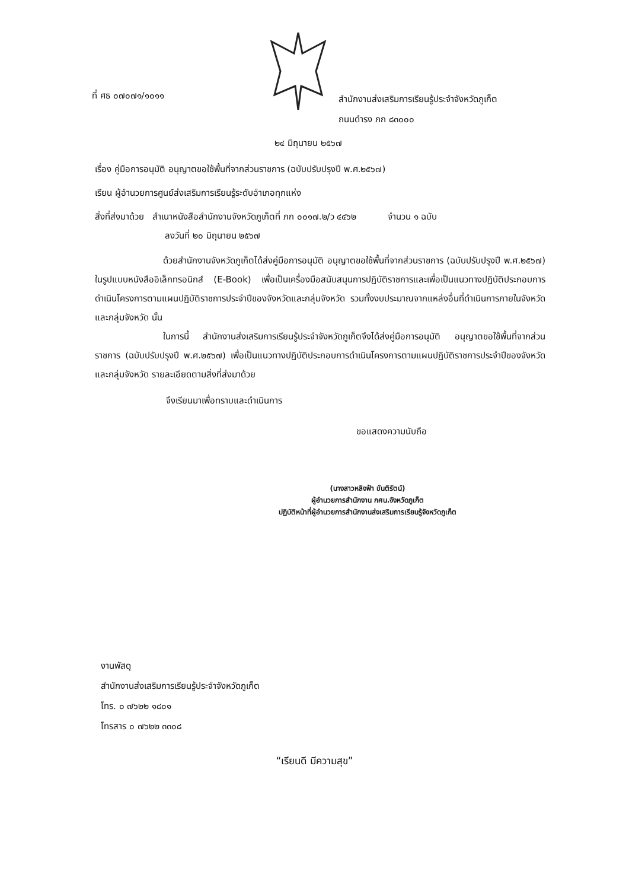ที่ ศธ ๐๗๐๗๑/๑๐๑๑
สำนักงานส่งเสริมการเรียนรู้ประจำจังหวัดภูเก็ต
ถนนดำรง ภก ๘๓๐๐๐
๒๔ มิถุนายน ๒๕๖๗
เรื่อง คู่มือการอนุมัติ อนุญาตขอใช้พื้นที่จากส่วนราชการ (ฉบับปรับปรุงปี พ.ศ.๒๕๖๗)
เรียน ผู้อำนวยการศูนย์ส่งเสริมการเรียนรู้ระดับอำเภอทุกแห่ง
สิ่งที่ส่งมาด้วย สำเนาหนังสือสำนักงานจังหวัดภูเก็ตที่ ภก ๐๐๑๗.๒/ว ๔๔๖๒ จำนวน ๑ ฉบับ
ลงวันที่ ๒๐ มิถุนายน ๒๕๖๗
ด้วยสำนักงานจังหวัดภูเก็ตได้ส่งคู่มือการอนุมัติ อนุญาตขอใช้พื้นที่จากส่วนราชการ (ฉบับปรับปรุงปี พ.ศ.๒๕๖๗) ในรูปแบบหนังสืออิเล็กทรอนิกส์ (E-Book) เพื่อเป็นเครื่องมือสนับสนุนการปฏิบัติราชการและเพื่อเป็นแนวทางปฏิบัติประกอบการดำเนินโครงการตามแผนปฏิบัติราชการประจำปีของจังหวัดและกลุ่มจังหวัด รวมทั้งงบประมาณจากแหล่งอื่นที่ดำเนินการภายในจังหวัดและกลุ่มจังหวัด นั้น
ในการนี้ สำนักงานส่งเสริมการเรียนรู้ประจำจังหวัดภูเก็ตจึงได้ส่งคู่มือการอนุมัติ อนุญาตขอใช้พื้นที่จากส่วนราชการ (ฉบับปรับปรุงปี พ.ศ.๒๕๖๗) เพื่อเป็นแนวทางปฏิบัติประกอบการดำเนินโครงการตามแผนปฏิบัติราชการประจำปีของจังหวัดและกลุ่มจังหวัด รายละเอียดตามสิ่งที่ส่งมาด้วย
จึงเรียนมาเพื่อทราบและดำเนินการ
ขอแสดงความนับถือ
(นางสาวหลิงฟ้า ขันติรัตน์)
ผู้อำนวยการสำนักงาน กศน.จังหวัดภูเก็ต
ปฏิบัติหน้าที่ผู้อำนวยการสำนักงานส่งเสริมการเรียนรู้จังหวัดภูเก็ต
งานพัสดุ
สำนักงานส่งเสริมการเรียนรู้ประจำจังหวัดภูเก็ต
โทร. ๐ ๗๖๒๒ ๑๘๐๑
โทรสาร ๐ ๗๖๒๒ ๓๓๐๘
“เรียนดี มีความสุข”